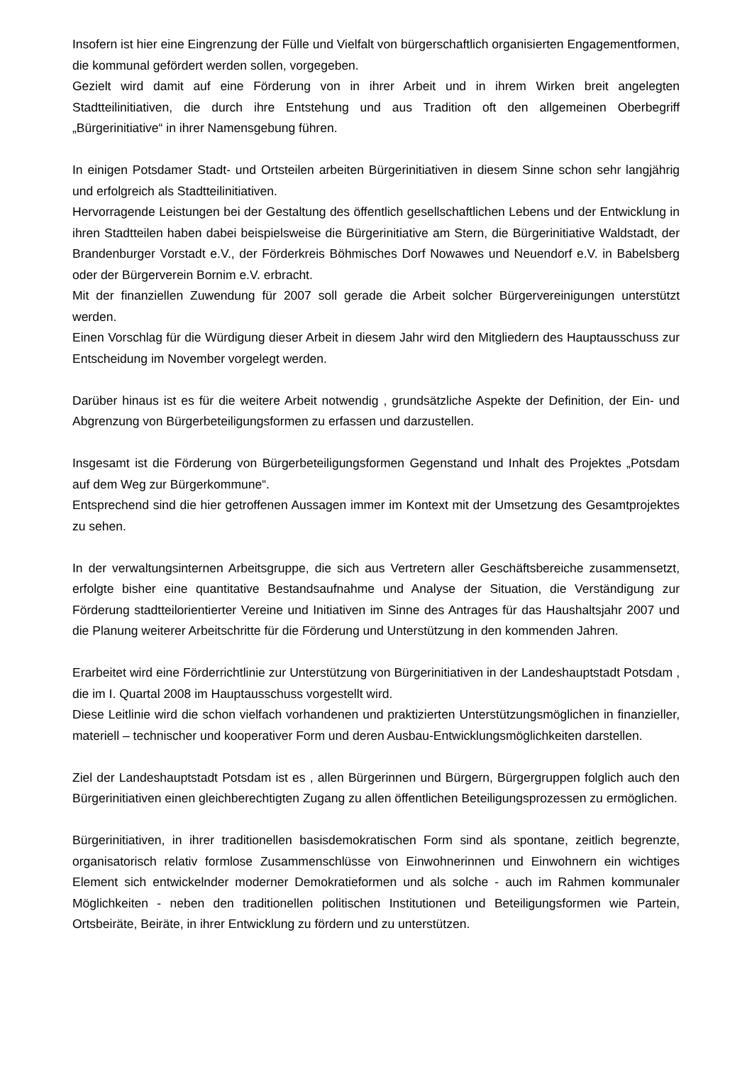Insofern ist hier eine Eingrenzung der Fülle und Vielfalt von bürgerschaftlich organisierten Engagementformen, die kommunal gefördert werden sollen, vorgegeben.
Gezielt wird damit auf eine Förderung von in ihrer Arbeit und in ihrem Wirken breit angelegten Stadtteilinitiativen, die durch ihre Entstehung und aus Tradition oft den allgemeinen Oberbegriff „Bürgerinitiative“ in ihrer Namensgebung führen.
In einigen Potsdamer Stadt- und Ortsteilen arbeiten Bürgerinitiativen in diesem Sinne schon sehr langjährig und erfolgreich als Stadtteilinitiativen.
Hervorragende Leistungen bei der Gestaltung des öffentlich gesellschaftlichen Lebens und der Entwicklung in ihren Stadtteilen haben dabei beispielsweise die Bürgerinitiative am Stern, die Bürgerinitiative Waldstadt, der Brandenburger Vorstadt e.V., der Förderkreis Böhmisches Dorf Nowawes und Neuendorf e.V. in Babelsberg oder der Bürgerverein Bornim e.V. erbracht.
Mit der finanziellen Zuwendung für 2007 soll gerade die Arbeit solcher Bürgervereinigungen unterstützt werden.
Einen Vorschlag für die Würdigung dieser Arbeit in diesem Jahr wird den Mitgliedern des Hauptausschuss zur Entscheidung im November vorgelegt werden.
Darüber hinaus ist es für die weitere Arbeit notwendig , grundsätzliche Aspekte der Definition, der Ein- und Abgrenzung von Bürgerbeteiligungsformen zu erfassen und darzustellen.
Insgesamt ist die Förderung von Bürgerbeteiligungsformen Gegenstand und Inhalt des Projektes „Potsdam auf dem Weg zur Bürgerkommune“.
Entsprechend sind die hier getroffenen Aussagen immer im Kontext mit der Umsetzung des Gesamtprojektes zu sehen.
In der verwaltungsinternen Arbeitsgruppe, die sich aus Vertretern aller Geschäftsbereiche zusammensetzt, erfolgte bisher eine quantitative Bestandsaufnahme und Analyse der Situation, die Verständigung zur Förderung stadtteilorientierter Vereine und Initiativen im Sinne des Antrages für das Haushaltsjahr 2007 und die Planung weiterer Arbeitschritte für die Förderung und Unterstützung in den kommenden Jahren.
Erarbeitet wird eine Förderrichtlinie zur Unterstützung von Bürgerinitiativen in der Landeshauptstadt Potsdam , die im I. Quartal 2008 im Hauptausschuss vorgestellt wird.
Diese Leitlinie wird die schon vielfach vorhandenen und praktizierten Unterstützungsmöglichen in finanzieller, materiell – technischer und kooperativer Form und deren Ausbau-Entwicklungsmöglichkeiten darstellen.
Ziel der Landeshauptstadt Potsdam ist es , allen Bürgerinnen und Bürgern, Bürgergruppen folglich auch den Bürgerinitiativen einen gleichberechtigten Zugang zu allen öffentlichen Beteiligungsprozessen zu ermöglichen.
Bürgerinitiativen, in ihrer traditionellen basisdemokratischen Form sind als spontane, zeitlich begrenzte, organisatorisch relativ formlose Zusammenschlüsse von Einwohnerinnen und Einwohnern ein wichtiges Element sich entwickelnder moderner Demokratieformen und als solche - auch im Rahmen kommunaler Möglichkeiten - neben den traditionellen politischen Institutionen und Beteiligungsformen wie Partein, Ortsbeiräte, Beiräte, in ihrer Entwicklung zu fördern und zu unterstützen.